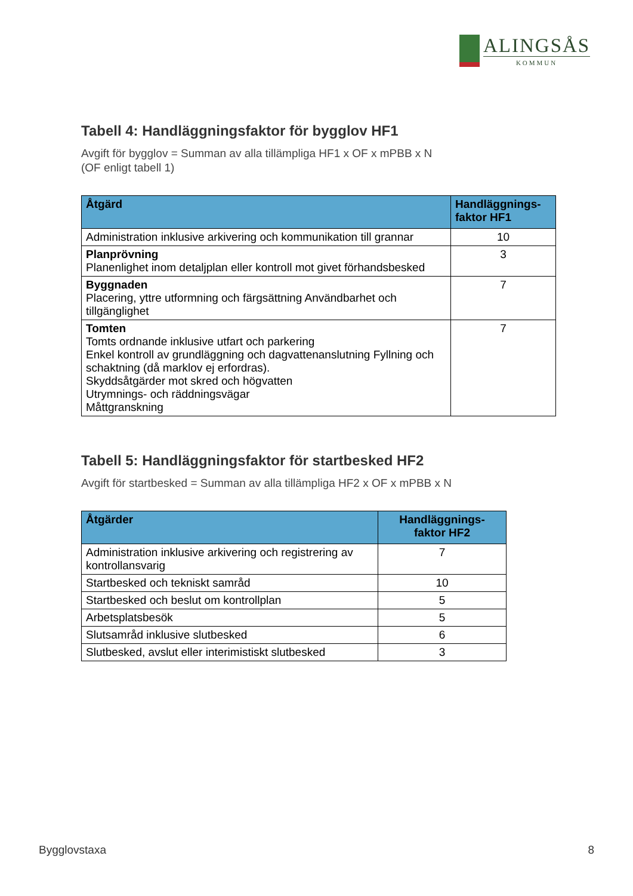ALINGSÅS
KOMMUN
Tabell 4: Handläggningsfaktor för bygglov HF1
Avgift för bygglov = Summan av alla tillämpliga HF1 x OF x mPBB x N
(OF enligt tabell 1)
| Åtgärd | Handläggnings- faktor HF1 |
| --- | --- |
| Administration inklusive arkivering och kommunikation till grannar | 10 |
| Planprövning Planenlighet inom detaljplan eller kontroll mot givet förhandsbesked | 3 |
| Byggnaden Placering, yttre utformning och färgsättning Användbarhet och tillgänglighet | 7 |
| Tomten Tomts ordnande inklusive utfart och parkering Enkel kontroll av grundläggning och dagvattenanslutning Fyllning och schaktning (då marklov ej erfordras). Skyddsåtgärder mot skred och högvatten Utrymnings- och räddningsvägar Måttgranskning | 7 |
Tabell 5: Handläggningsfaktor för startbesked HF2
Avgift för startbesked = Summan av alla tillämpliga HF2 x OF x mPBB x N
| Åtgärder | Handläggnings- faktor HF2 |
| --- | --- |
| Administration inklusive arkivering och registrering av kontrollansvarig | 7 |
| Startbesked och tekniskt samråd | 10 |
| Startbesked och beslut om kontrollplan | 5 |
| Arbetsplatsbesök | 5 |
| Slutsamråd inklusive slutbesked | 6 |
| Slutbesked, avslut eller interimistiskt slutbesked | 3 |
Bygglovstaxa 8